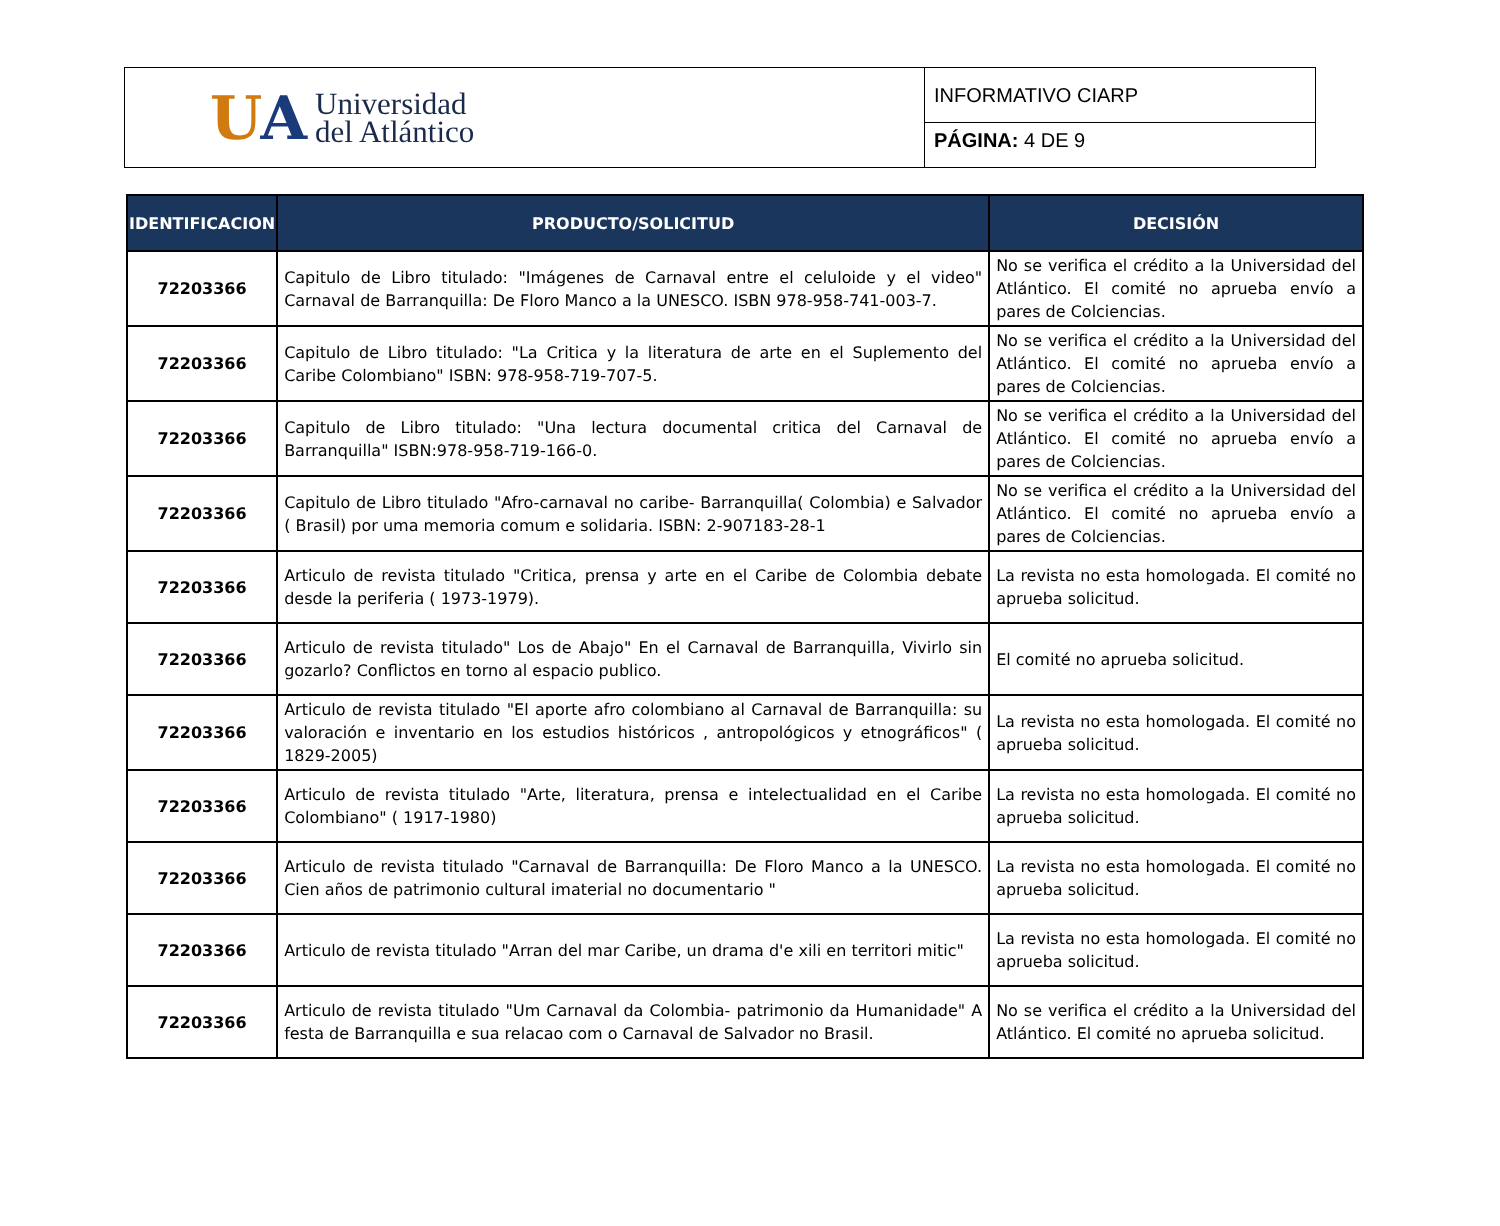UA
Universidad
del Atlántico
INFORMATIVO CIARP
PÁGINA: 4 DE 9
| IDENTIFICACION | PRODUCTO/SOLICITUD | DECISIÓN |
| --- | --- | --- |
| 72203366 | Capitulo de Libro titulado: "Imágenes de Carnaval entre el celuloide y el video" Carnaval de Barranquilla: De Floro Manco a la UNESCO. ISBN 978-958-741-003-7. | No se verifica el crédito a la Universidad del Atlántico. El comité no aprueba envío a pares de Colciencias. |
| 72203366 | Capitulo de Libro titulado: "La Critica y la literatura de arte en el Suplemento del Caribe Colombiano" ISBN: 978-958-719-707-5. | No se verifica el crédito a la Universidad del Atlántico. El comité no aprueba envío a pares de Colciencias. |
| 72203366 | Capitulo de Libro titulado: "Una lectura documental critica del Carnaval de Barranquilla" ISBN:978-958-719-166-0. | No se verifica el crédito a la Universidad del Atlántico. El comité no aprueba envío a pares de Colciencias. |
| 72203366 | Capitulo de Libro titulado "Afro-carnaval no caribe- Barranquilla( Colombia) e Salvador ( Brasil) por uma memoria comum e solidaria. ISBN: 2-907183-28-1 | No se verifica el crédito a la Universidad del Atlántico. El comité no aprueba envío a pares de Colciencias. |
| 72203366 | Articulo de revista titulado "Critica, prensa y arte en el Caribe de Colombia debate desde la periferia ( 1973-1979). | La revista no esta homologada. El comité no aprueba solicitud. |
| 72203366 | Articulo de revista titulado" Los de Abajo" En el Carnaval de Barranquilla, Vivirlo sin gozarlo? Conflictos en torno al espacio publico. | El comité no aprueba solicitud. |
| 72203366 | Articulo de revista titulado "El aporte afro colombiano al Carnaval de Barranquilla: su valoración e inventario en los estudios históricos , antropológicos y etnográficos" ( 1829-2005) | La revista no esta homologada. El comité no aprueba solicitud. |
| 72203366 | Articulo de revista titulado "Arte, literatura, prensa e intelectualidad en el Caribe Colombiano" ( 1917-1980) | La revista no esta homologada. El comité no aprueba solicitud. |
| 72203366 | Articulo de revista titulado "Carnaval de Barranquilla: De Floro Manco a la UNESCO. Cien años de patrimonio cultural imaterial no documentario " | La revista no esta homologada. El comité no aprueba solicitud. |
| 72203366 | Articulo de revista titulado "Arran del mar Caribe, un drama d'e xili en territori mitic" | La revista no esta homologada. El comité no aprueba solicitud. |
| 72203366 | Articulo de revista titulado "Um Carnaval da Colombia- patrimonio da Humanidade" A festa de Barranquilla e sua relacao com o Carnaval de Salvador no Brasil. | No se verifica el crédito a la Universidad del Atlántico. El comité no aprueba solicitud. |